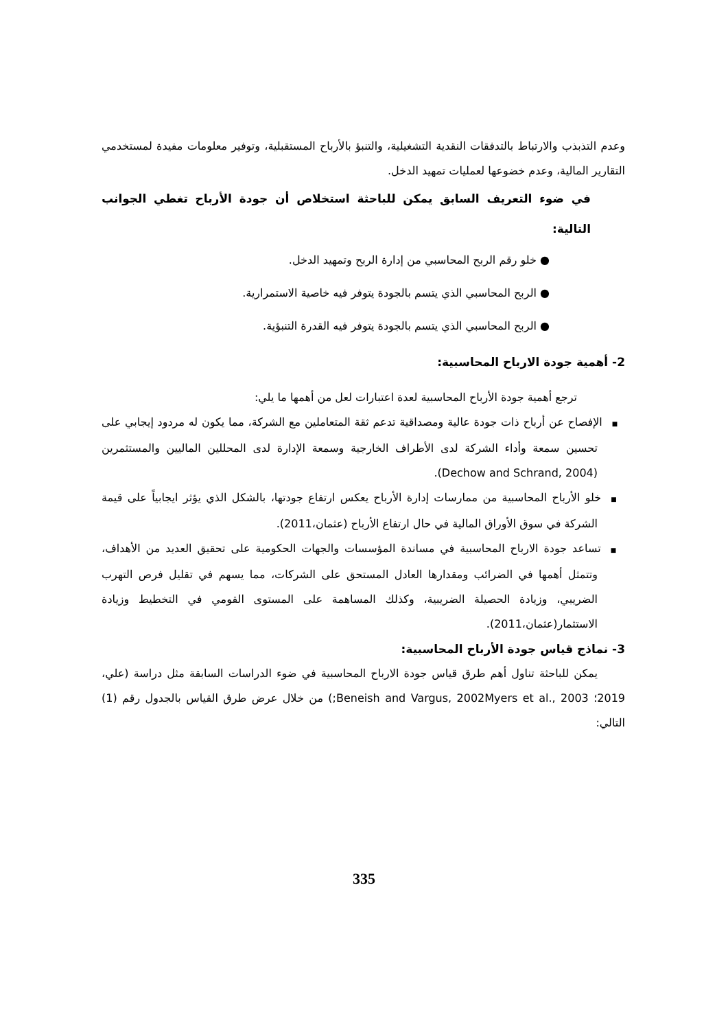وعدم التذبذب والارتباط بالتدفقات النقدية التشغيلية، والتنبؤ بالأرباح المستقبلية، وتوفير معلومات مفيدة لمستخدمي التقارير المالية، وعدم خضوعها لعمليات تمهيد الدخل.
في ضوء التعريف السابق يمكن للباحثة استخلاص أن جودة الأرباح تغطي الجوانب التالية:
● خلو رقم الربح المحاسبي من إدارة الربح وتمهيد الدخل.
● الربح المحاسبي الذي يتسم بالجودة يتوفر فيه خاصية الاستمرارية.
● الربح المحاسبي الذي يتسم بالجودة يتوفر فيه القدرة التنبؤية.
2- أهمية جودة الارباح المحاسبية:
ترجع أهمية جودة الأرباح المحاسبية لعدة اعتبارات لعل من أهمها ما يلي:
■الإفصاح عن أرباح ذات جودة عالية ومصداقية تدعم ثقة المتعاملين مع الشركة، مما يكون له مردود إيجابي على تحسين سمعة وأداء الشركة لدى الأطراف الخارجية وسمعة الإدارة لدى المحللين الماليين والمستثمرين (Dechow and Schrand, 2004).
■خلو الأرباح المحاسبية من ممارسات إدارة الأرباح يعكس ارتفاع جودتها، بالشكل الذي يؤثر ايجابياً على قيمة الشركة في سوق الأوراق المالية في حال ارتفاع الأرباح (عثمان،2011).
■تساعد جودة الارباح المحاسبية في مساندة المؤسسات والجهات الحكومية على تحقيق العديد من الأهداف، وتتمثل أهمها في الضرائب ومقدارها العادل المستحق على الشركات، مما يسهم في تقليل فرص التهرب الضريبي، وزيادة الحصيلة الضريبية، وكذلك المساهمة على المستوى القومي في التخطيط وزيادة الاستثمار(عثمان،2011).
3- نماذج قياس جودة الأرباح المحاسبية:
يمكن للباحثة تناول أهم طرق قياس جودة الارباح المحاسبية في ضوء الدراسات السابقة مثل دراسة (علي، 2019؛ Beneish and Vargus, 2002Myers et al., 2003;) من خلال عرض طرق القياس بالجدول رقم (1) التالي:
335